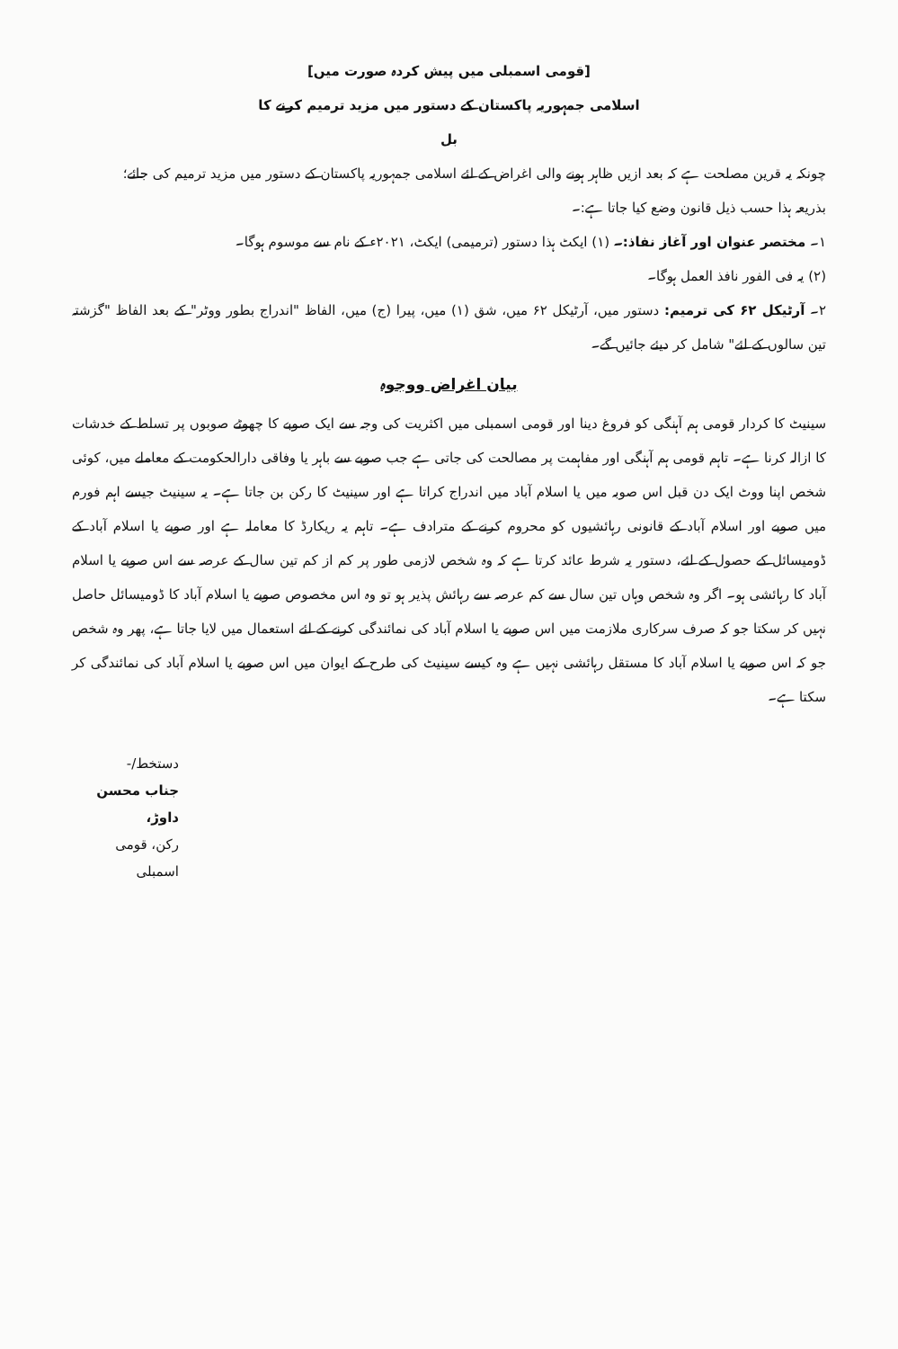[قومی اسمبلی میں پیش کردہ صورت میں]
اسلامی جمہوریہ پاکستان کے دستور میں مزید ترمیم کرنے کا
بل
چونکہ یہ قرین مصلحت ہے کہ بعد ازیں ظاہر ہونے والی اغراض کے لئے اسلامی جمہوریہ پاکستان کے دستور میں مزید ترمیم کی جائے؛
بذریعہ ہذا حسب ذیل قانون وضع کیا جاتا ہے:۔
۱۔ مختصر عنوان اور آغاز نفاذ:۔ (۱) ایکٹ ہذا دستور (ترمیمی) ایکٹ، ۲۰۲۱ء کے نام سے موسوم ہوگا۔
(۲) یہ فی الفور نافذ العمل ہوگا۔
۲۔ آرٹیکل ۶۲ کی ترمیم: دستور میں، آرٹیکل ۶۲ میں، شق (۱) میں، پیرا (ج) میں، الفاظ "اندراج بطور ووٹر" کے بعد الفاظ "گزشتہ تین سالوں کے لئے" شامل کر دیئے جائیں گے۔
بیان اغراض ووجوہ
سینیٹ کا کردار قومی ہم آہنگی کو فروغ دینا اور قومی اسمبلی میں اکثریت کی وجہ سے ایک صوبے کا چھوٹے صوبوں پر تسلط کے خدشات کا ازالہ کرنا ہے۔ تاہم قومی ہم آہنگی اور مفاہمت پر مصالحت کی جاتی ہے جب صوبے سے باہر یا وفاقی دارالحکومت کے معاملے میں، کوئی شخص اپنا ووٹ ایک دن قبل اس صوبہ میں یا اسلام آباد میں اندراج کراتا ہے اور سینیٹ کا رکن بن جاتا ہے۔ یہ سینیٹ جیسے اہم فورم میں صوبے اور اسلام آباد کے قانونی رہائشیوں کو محروم کرنے کے مترادف ہے۔ تاہم یہ ریکارڈ کا معاملہ ہے اور صوبے یا اسلام آباد کے ڈومیسائل کے حصول کے لئے، دستور یہ شرط عائد کرتا ہے کہ وہ شخص لازمی طور پر کم از کم تین سال کے عرصہ سے اس صوبے یا اسلام آباد کا رہائشی ہو۔ اگر وہ شخص وہاں تین سال سے کم عرصہ سے رہائش پذیر ہو تو وہ اس مخصوص صوبے یا اسلام آباد کا ڈومیسائل حاصل نہیں کر سکتا جو کہ صرف سرکاری ملازمت میں اس صوبے یا اسلام آباد کی نمائندگی کرنے کے لئے استعمال میں لایا جاتا ہے، پھر وہ شخص جو کہ اس صوبے یا اسلام آباد کا مستقل رہائشی نہیں ہے وہ کیسے سینیٹ کی طرح کے ایوان میں اس صوبے یا اسلام آباد کی نمائندگی کر سکتا ہے۔
دستخط/-
جناب محسن داوڑ،
رکن، قومی اسمبلی